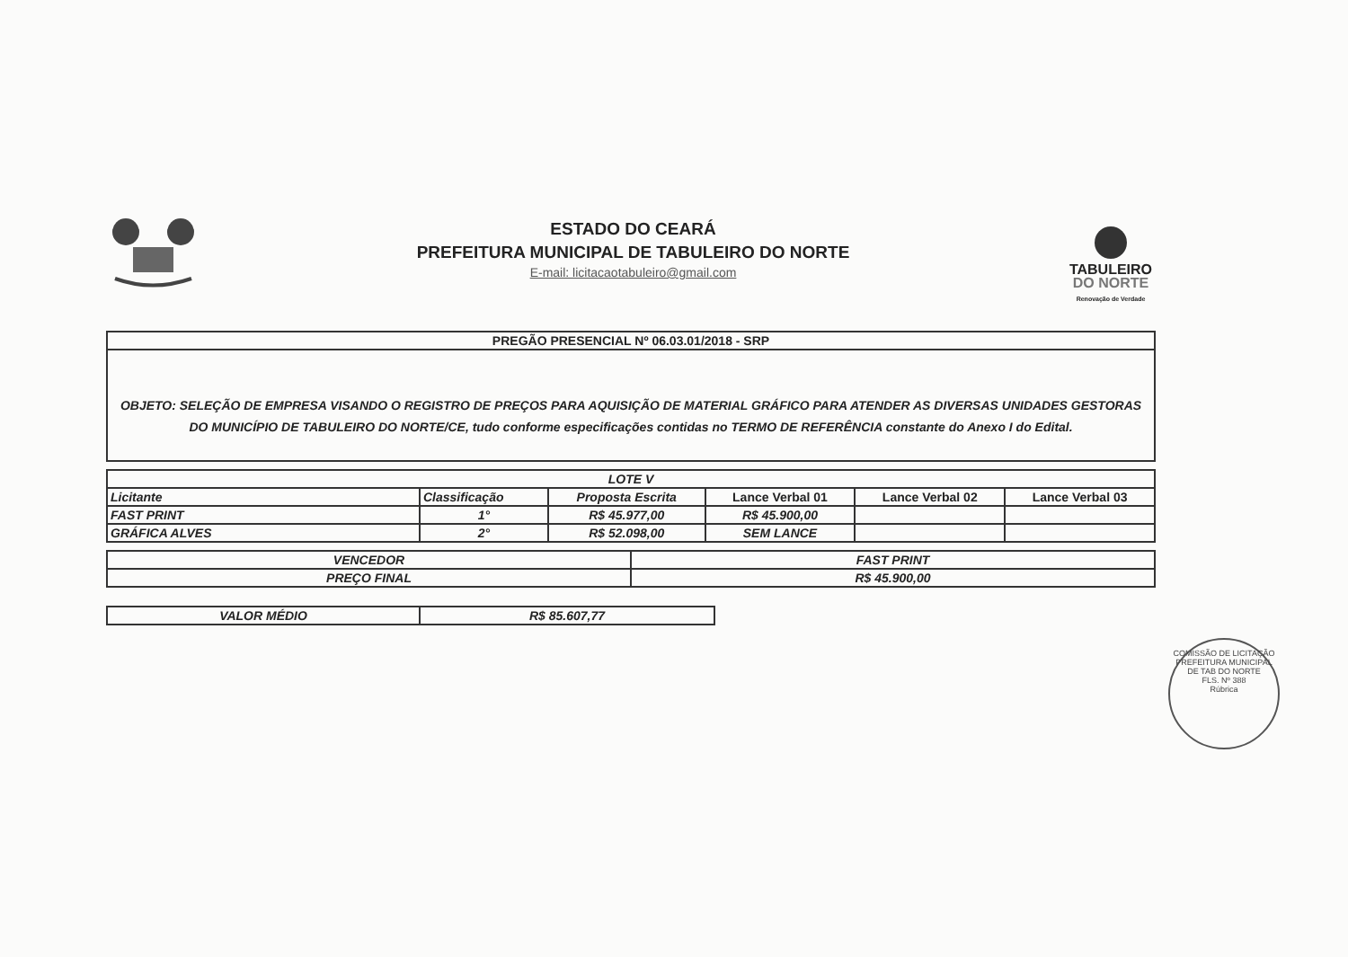ESTADO DO CEARÁ
PREFEITURA MUNICIPAL DE TABULEIRO DO NORTE
E-mail: licitacaotabuleiro@gmail.com
TABULEIRO
DO NORTE
Renovação de Verdade
| PREGÃO PRESENCIAL Nº 06.03.01/2018 - SRP |
| OBJETO: SELEÇÃO DE EMPRESA VISANDO O REGISTRO DE PREÇOS PARA AQUISIÇÃO DE MATERIAL GRÁFICO PARA ATENDER AS DIVERSAS UNIDADES GESTORAS DO MUNICÍPIO DE TABULEIRO DO NORTE/CE, tudo conforme especificações contidas no TERMO DE REFERÊNCIA constante do Anexo I do Edital. |
| LOTE V | | | | | |
| Licitante | Classificação | Proposta Escrita | Lance Verbal 01 | Lance Verbal 02 | Lance Verbal 03 |
| FAST PRINT | 1° | R$ 45.977,00 | R$ 45.900,00 | | |
| GRÁFICA ALVES | 2° | R$ 52.098,00 | SEM LANCE | | |
| VENCEDOR | FAST PRINT |
| PREÇO FINAL | R$ 45.900,00 |
| VALOR MÉDIO | R$ 85.607,77 |
COMISSÃO DE LICITAÇÃO
PREFEITURA MUNICIPAL DE TAB DO NORTE
FLS. Nº 388
Rúbrica